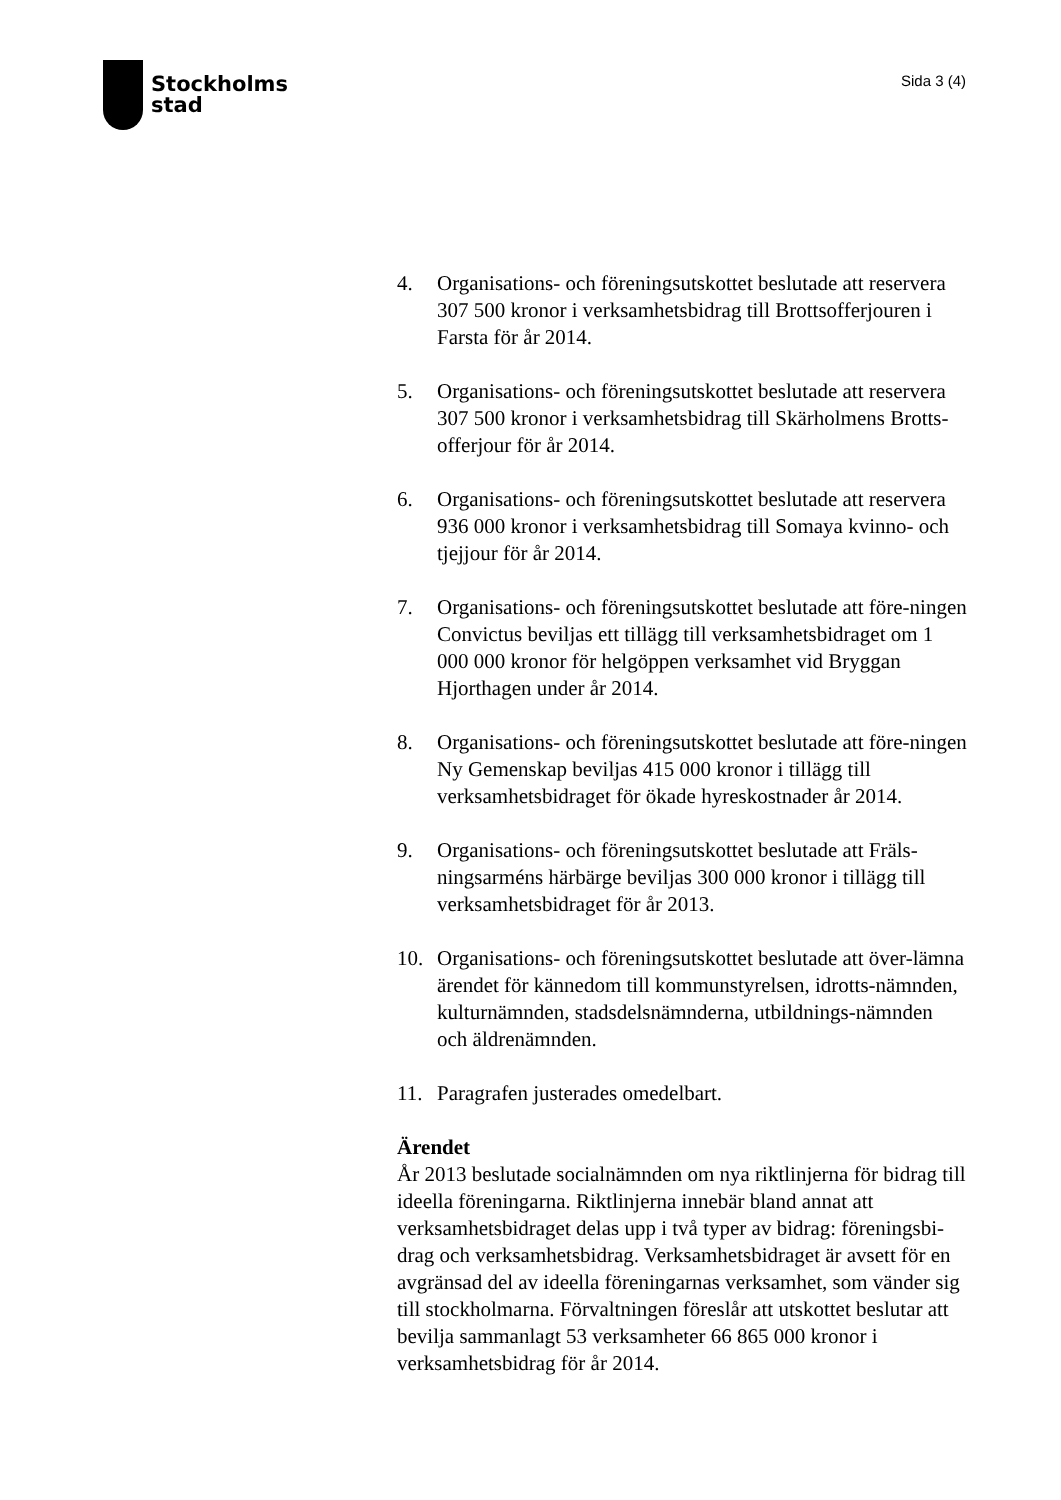Stockholms
stad
Sida 3 (4)
4. Organisations- och föreningsutskottet beslutade att reservera 307 500 kronor i verksamhetsbidrag till Brottsofferjouren i Farsta för år 2014.
5. Organisations- och föreningsutskottet beslutade att reservera 307 500 kronor i verksamhetsbidrag till Skärholmens Brotts-offerjour för år 2014.
6. Organisations- och föreningsutskottet beslutade att reservera 936 000 kronor i verksamhetsbidrag till Somaya kvinno- och tjejjour för år 2014.
7. Organisations- och föreningsutskottet beslutade att före-ningen Convictus beviljas ett tillägg till verksamhetsbidraget om 1 000 000 kronor för helgöppen verksamhet vid Bryggan Hjorthagen under år 2014.
8. Organisations- och föreningsutskottet beslutade att före-ningen Ny Gemenskap beviljas 415 000 kronor i tillägg till verksamhetsbidraget för ökade hyreskostnader år 2014.
9. Organisations- och föreningsutskottet beslutade att Fräls-ningsarméns härbärge beviljas 300 000 kronor i tillägg till verksamhetsbidraget för år 2013.
10. Organisations- och föreningsutskottet beslutade att över-lämna ärendet för kännedom till kommunstyrelsen, idrotts-nämnden, kulturnämnden, stadsdelsnämnderna, utbildnings-nämnden och äldrenämnden.
11. Paragrafen justerades omedelbart.
Ärendet
År 2013 beslutade socialnämnden om nya riktlinjerna för bidrag till ideella föreningarna. Riktlinjerna innebär bland annat att verksamhetsbidraget delas upp i två typer av bidrag: föreningsbi-drag och verksamhetsbidrag. Verksamhetsbidraget är avsett för en avgränsad del av ideella föreningarnas verksamhet, som vänder sig till stockholmarna. Förvaltningen föreslår att utskottet beslutar att bevilja sammanlagt 53 verksamheter 66 865 000 kronor i verksamhetsbidrag för år 2014.